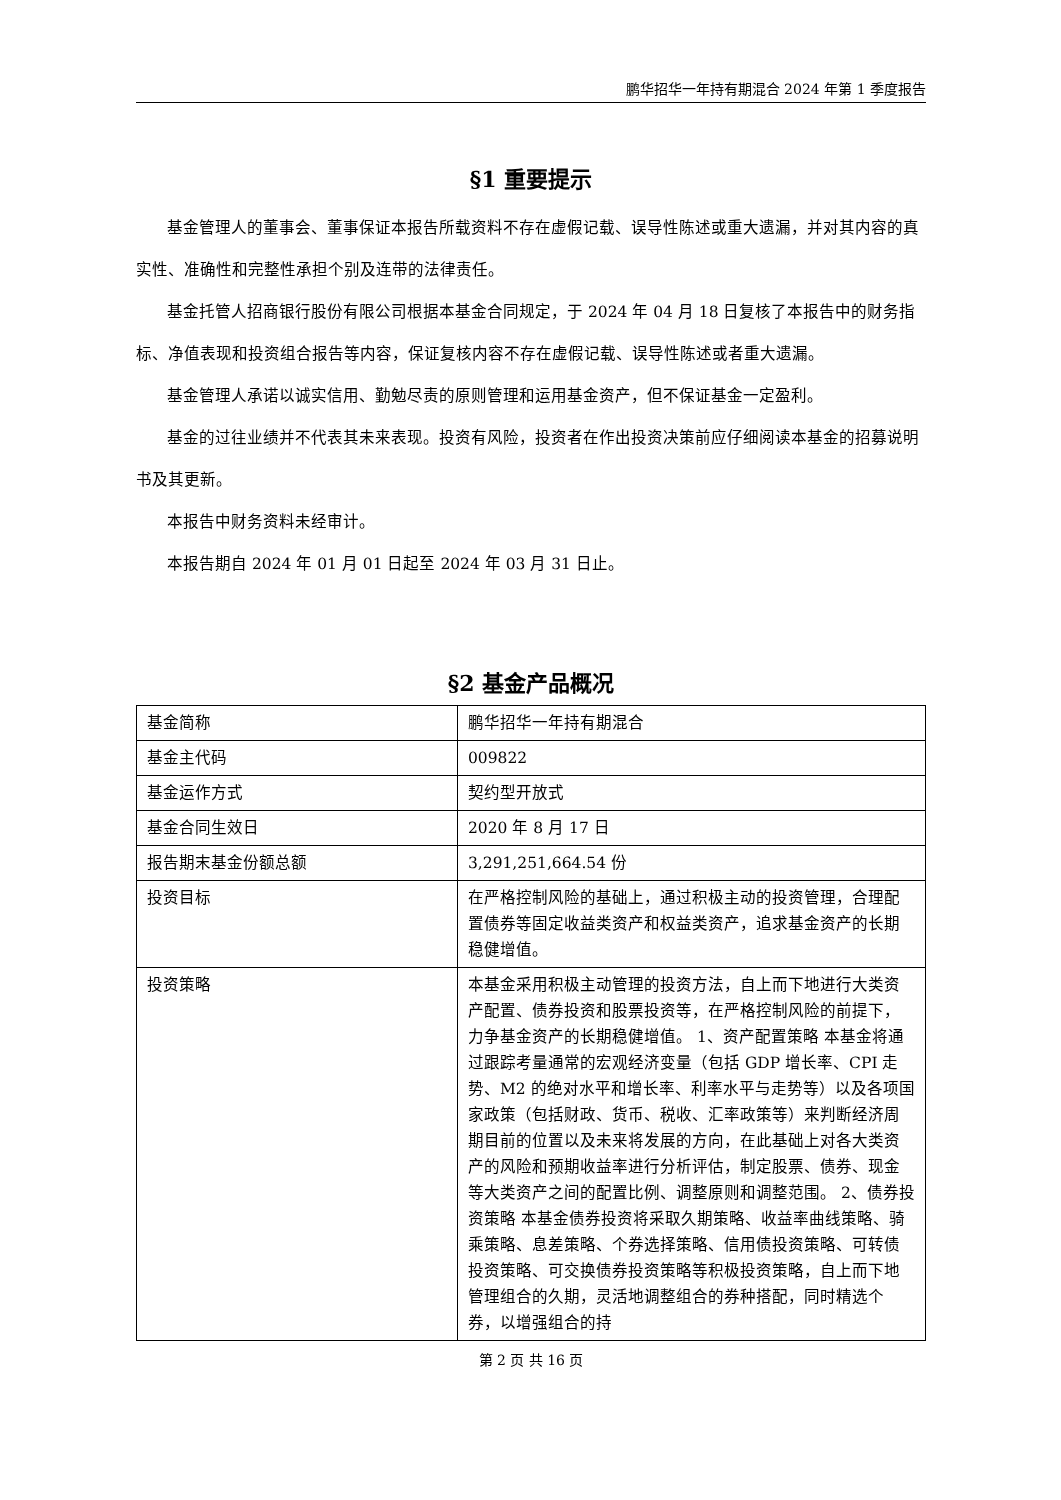鹏华招华一年持有期混合 2024 年第 1 季度报告
§1 重要提示
基金管理人的董事会、董事保证本报告所载资料不存在虚假记载、误导性陈述或重大遗漏，并对其内容的真实性、准确性和完整性承担个别及连带的法律责任。
基金托管人招商银行股份有限公司根据本基金合同规定，于 2024 年 04 月 18 日复核了本报告中的财务指标、净值表现和投资组合报告等内容，保证复核内容不存在虚假记载、误导性陈述或者重大遗漏。
基金管理人承诺以诚实信用、勤勉尽责的原则管理和运用基金资产，但不保证基金一定盈利。
基金的过往业绩并不代表其未来表现。投资有风险，投资者在作出投资决策前应仔细阅读本基金的招募说明书及其更新。
本报告中财务资料未经审计。
本报告期自 2024 年 01 月 01 日起至 2024 年 03 月 31 日止。
§2 基金产品概况
| 基金简称 | 鹏华招华一年持有期混合 |
| 基金主代码 | 009822 |
| 基金运作方式 | 契约型开放式 |
| 基金合同生效日 | 2020 年 8 月 17 日 |
| 报告期末基金份额总额 | 3,291,251,664.54 份 |
| 投资目标 | 在严格控制风险的基础上，通过积极主动的投资管理，合理配置债券等固定收益类资产和权益类资产，追求基金资产的长期稳健增值。 |
| 投资策略 | 本基金采用积极主动管理的投资方法，自上而下地进行大类资产配置、债券投资和股票投资等，在严格控制风险的前提下，力争基金资产的长期稳健增值。 1、资产配置策略 本基金将通过跟踪考量通常的宏观经济变量（包括 GDP 增长率、CPI 走势、M2 的绝对水平和增长率、利率水平与走势等）以及各项国家政策（包括财政、货币、税收、汇率政策等）来判断经济周期目前的位置以及未来将发展的方向，在此基础上对各大类资产的风险和预期收益率进行分析评估，制定股票、债券、现金等大类资产之间的配置比例、调整原则和调整范围。 2、债券投资策略 本基金债券投资将采取久期策略、收益率曲线策略、骑乘策略、息差策略、个券选择策略、信用债投资策略、可转债投资策略、可交换债券投资策略等积极投资策略，自上而下地管理组合的久期，灵活地调整组合的券种搭配，同时精选个券，以增强组合的持 |
第 2 页 共 16 页